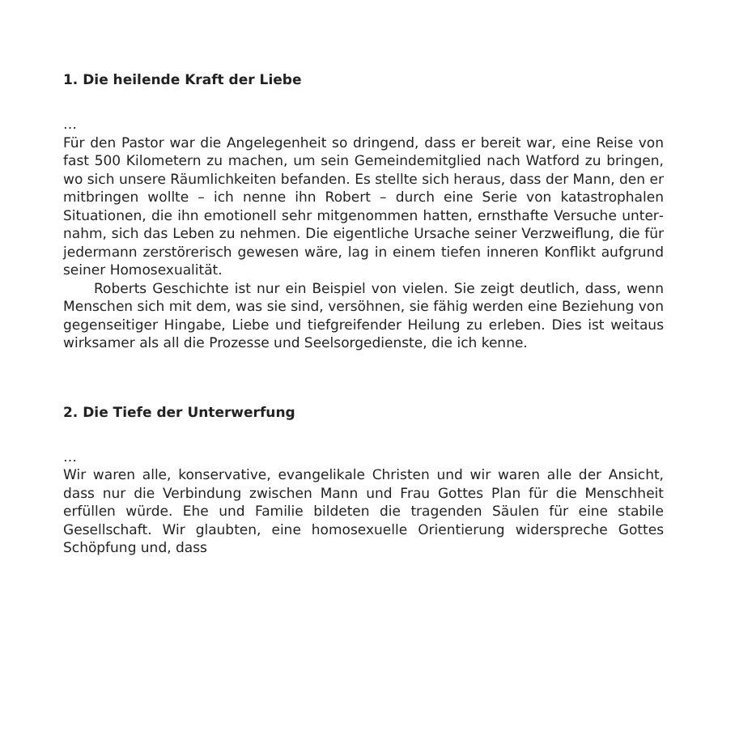1. Die heilende Kraft der Liebe
…
Für den Pastor war die Angelegenheit so dringend, dass er bereit war, eine Reise von fast 500 Kilometern zu machen, um sein Gemeindemit­glied nach Watford zu bringen, wo sich unsere Räumlichkeiten befan­den. Es stellte sich heraus, dass der Mann, den er mitbringen wollte – ich nenne ihn Robert – durch eine Serie von katastrophalen Situationen, die ihn emotionell sehr mitgenommen hatten, ernsthafte Versuche unter­nahm, sich das Leben zu nehmen. Die eigentliche Ursache seiner Ver­zweiflung, die für jedermann zerstörerisch gewesen wäre, lag in einem tiefen inneren Konflikt aufgrund seiner Homosexualität.
Roberts Geschichte ist nur ein Beispiel von vielen. Sie zeigt deutlich, dass, wenn Menschen sich mit dem, was sie sind, versöhnen, sie fähig werden eine Beziehung von gegenseitiger Hingabe, Liebe und tiefgrei­fender Heilung zu erleben. Dies ist weitaus wirksamer als all die Prozes­se und Seelsorgedienste, die ich kenne.
2. Die Tiefe der Unterwerfung
…
Wir waren alle, konservative, evangelikale Christen und wir waren alle der Ansicht, dass nur die Verbindung zwischen Mann und Frau Got­tes Plan für die Menschheit erfüllen würde. Ehe und Familie bildeten die tragenden Säulen für eine stabile Gesellschaft. Wir glaubten, eine homosexuelle Orientierung widerspreche Gottes Schöpfung und, dass